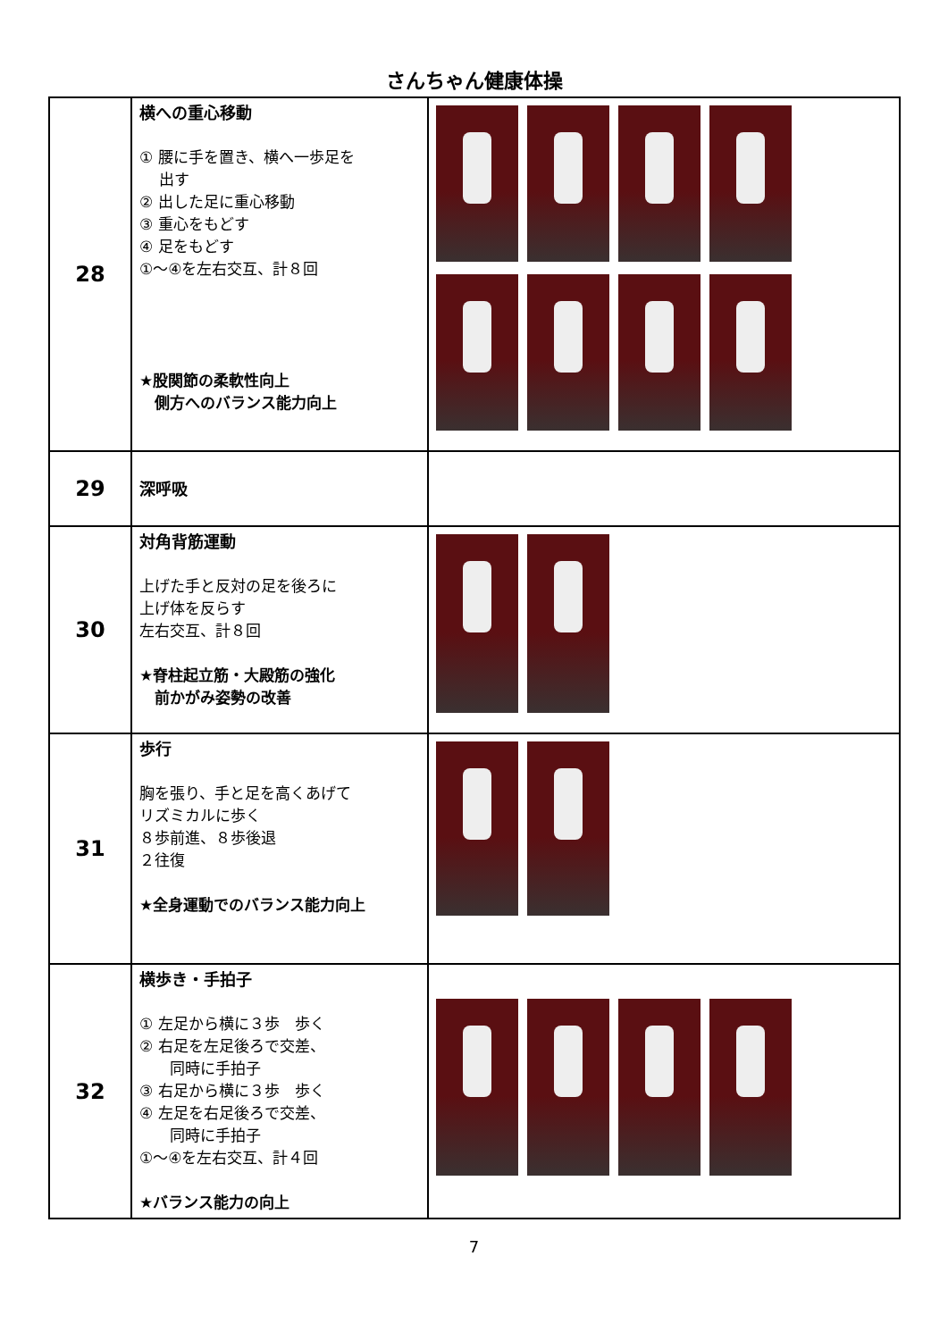さんちゃん健康体操
| 28 | 横への重心移動 ① 腰に手を置き、横へ一歩足を 出す ② 出した足に重心移動 ③ 重心をもどす ④ 足をもどす ①～④を左右交互、計８回 ★股関節の柔軟性向上 側方へのバランス能力向上 | |
| 29 | 深呼吸 | |
| 30 | 対角背筋運動 上げた手と反対の足を後ろに 上げ体を反らす 左右交互、計８回 ★脊柱起立筋・大殿筋の強化 前かがみ姿勢の改善 | |
| 31 | 歩行 胸を張り、手と足を高くあげて リズミカルに歩く ８歩前進、８歩後退 ２往復 ★全身運動でのバランス能力向上 | |
| 32 | 横歩き・手拍子 ① 左足から横に３歩 歩く ② 右足を左足後ろで交差、 同時に手拍子 ③ 右足から横に３歩 歩く ④ 左足を右足後ろで交差、 同時に手拍子 ①～④を左右交互、計４回 ★バランス能力の向上 | |
7